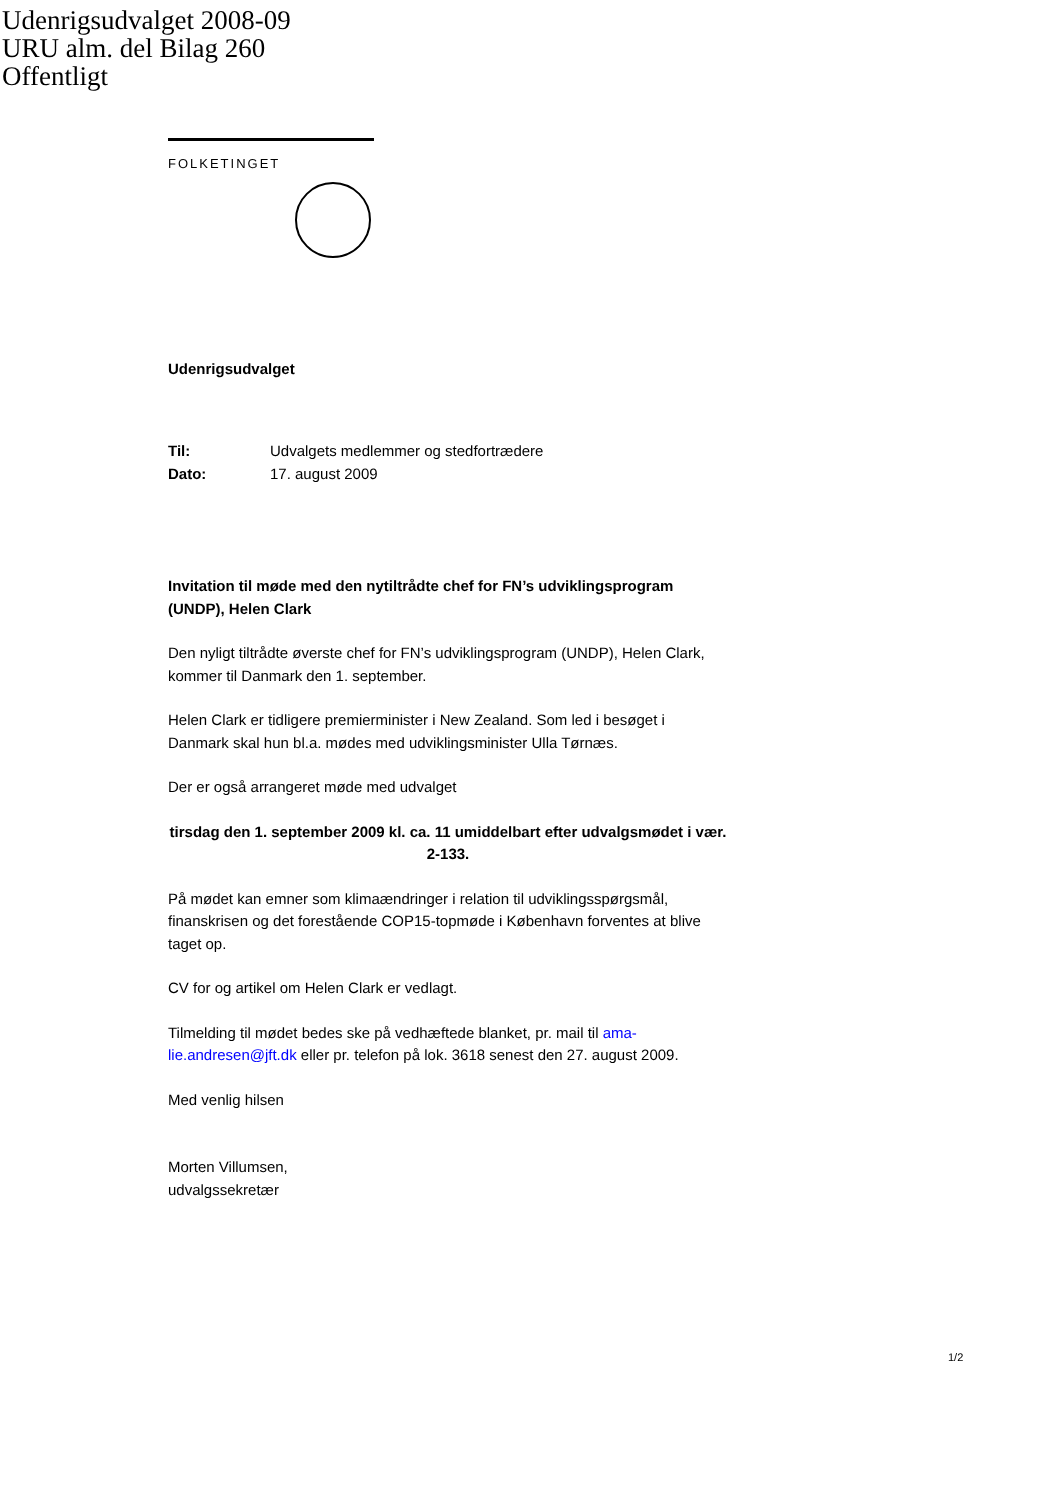Udenrigsudvalget 2008-09
URU alm. del Bilag 260
Offentligt
FOLKETINGET
Udenrigsudvalget
| Til: | Udvalgets medlemmer og stedfortrædere |
| Dato: | 17. august 2009 |
Invitation til møde med den nytiltrådte chef for FN’s udviklingsprogram (UNDP), Helen Clark
Den nyligt tiltrådte øverste chef for FN’s udviklingsprogram (UNDP), Helen Clark, kommer til Danmark den 1. september.
Helen Clark er tidligere premierminister i New Zealand. Som led i besøget i Danmark skal hun bl.a. mødes med udviklingsminister Ulla Tørnæs.
Der er også arrangeret møde med udvalget
tirsdag den 1. september 2009 kl. ca. 11 umiddelbart efter udvalgsmødet i vær. 2-133.
På mødet kan emner som klimaændringer i relation til udviklingsspørgsmål, finanskrisen og det forestående COP15-topmøde i København forventes at blive taget op.
CV for og artikel om Helen Clark er vedlagt.
Tilmelding til mødet bedes ske på vedhæftede blanket, pr. mail til ama-lie.andresen@jft.dk eller pr. telefon på lok. 3618 senest den 27. august 2009.
Med venlig hilsen
Morten Villumsen,
udvalgssekretær
1/2